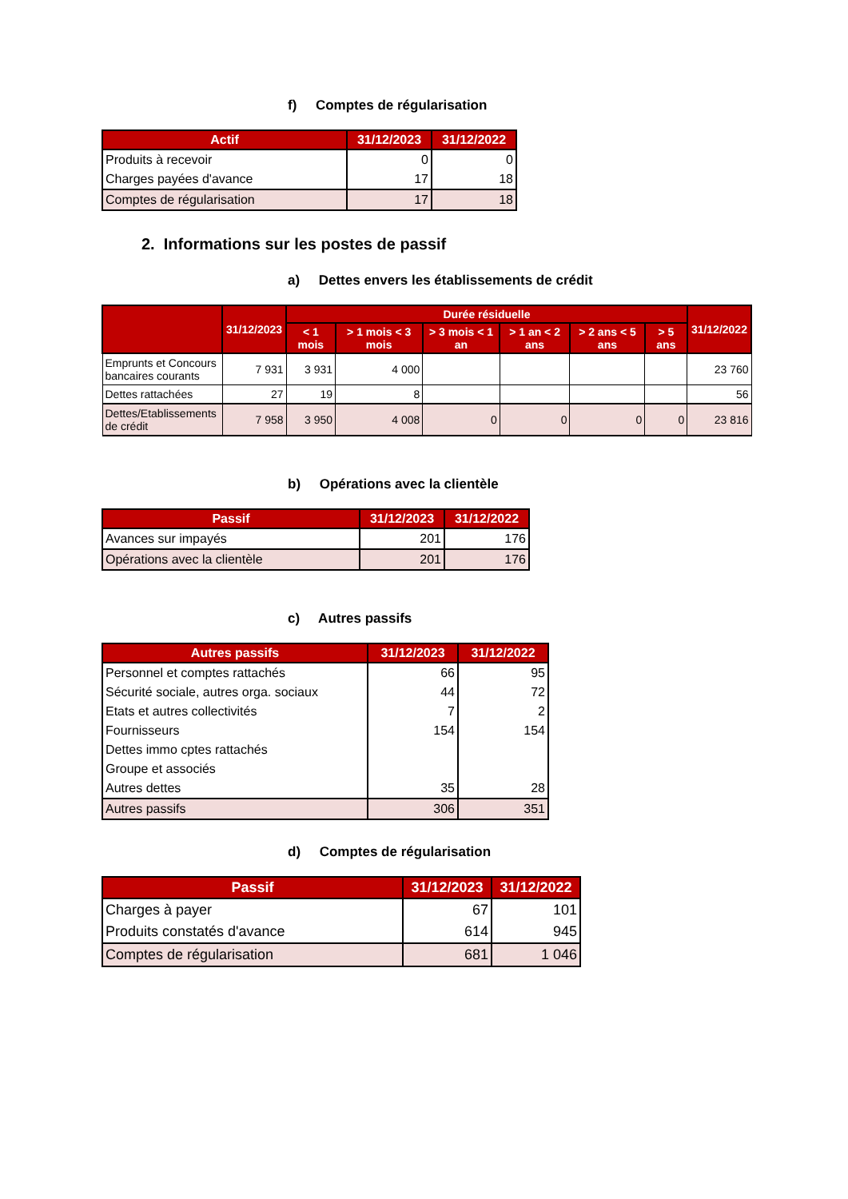f) Comptes de régularisation
| Actif | 31/12/2023 | 31/12/2022 |
| --- | --- | --- |
| Produits à recevoir | 0 | 0 |
| Charges payées d'avance | 17 | 18 |
| Comptes de régularisation | 17 | 18 |
2. Informations sur les postes de passif
a) Dettes envers les établissements de crédit
| | 31/12/2023 | Durée résiduelle | | | | | | 31/12/2022 |
| --- | --- | --- | --- | --- | --- | --- | --- | --- |
| | | < 1 mois | > 1 mois < 3 mois | > 3 mois < 1 an | > 1 an < 2 ans | > 2 ans < 5 ans | > 5 ans | |
| Emprunts et Concours bancaires courants | 7 931 | 3 931 | 4 000 | | | | | 23 760 |
| Dettes rattachées | 27 | 19 | 8 | | | | | 56 |
| Dettes/Etablissements de crédit | 7 958 | 3 950 | 4 008 | 0 | 0 | 0 | 0 | 23 816 |
b) Opérations avec la clientèle
| Passif | 31/12/2023 | 31/12/2022 |
| --- | --- | --- |
| Avances sur impayés | 201 | 176 |
| Opérations avec la clientèle | 201 | 176 |
c) Autres passifs
| Autres passifs | 31/12/2023 | 31/12/2022 |
| --- | --- | --- |
| Personnel et comptes rattachés | 66 | 95 |
| Sécurité sociale, autres orga. sociaux | 44 | 72 |
| Etats et autres collectivités | 7 | 2 |
| Fournisseurs | 154 | 154 |
| Dettes immo cptes rattachés | | |
| Groupe et associés | | |
| Autres dettes | 35 | 28 |
| Autres passifs | 306 | 351 |
d) Comptes de régularisation
| Passif | 31/12/2023 | 31/12/2022 |
| --- | --- | --- |
| Charges à payer | 67 | 101 |
| Produits constatés d'avance | 614 | 945 |
| Comptes de régularisation | 681 | 1 046 |